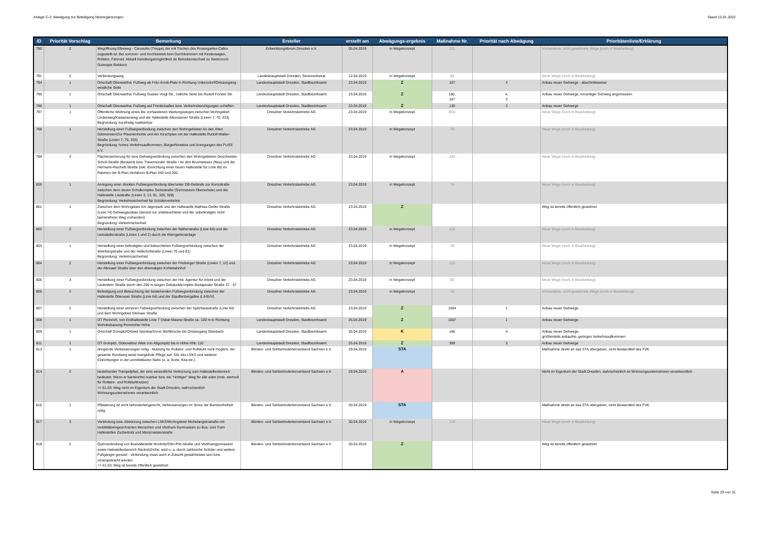Anlage C-2: Abwägung zur Beteiligung Netzergänzungen Stand 13.01.2022
| ID | Priorität Vorschlag | Bemerkung | Ersteller | erstellt am | Abwägungs-ergebnis | Maßnahme Nr. | Priorität nach Abwägung | Prioritätenliste/Erklärung |
| --- | --- | --- | --- | --- | --- | --- | --- | --- |
| 790 | 2 | Wegöffnung Elbeweg - Carusufer (Treppe) der mit Tischen des Rosengarten-Cafes zugestellt ist. Bei sommer- und Hochbetrieb kein Durchkommen mit Kinderwagen, Rollator, Fahrrad. Aktuell Handlungsmöglichkeit da Betreiberwechsel zu Gastronom Guiseppe Balducci | Entwicklungsforum Dresden e.V. | 05.04.2019 | in Wegekonzept | 111 | | Vorhandene, nicht gewidmete Wege (noch in Bearbeitung) |
| 791 | 2 | Verbindungsweg | Landeshauptstadt Dresden, Seniorenbeirat | 12.04.2019 | in Wegekonzept | 94 | | Neue Wege (noch in Bearbeitung) |
| 794 | 1 | Ortschaft Oberwartha: Fußweg ab Fritz-Arndt-Platz in Richtung Unkersdorf/Ortsausgang - westliche Seite | Landeshauptstadt Dresden, Stadtbezirksamt | 23.04.2019 | Z | 167 | 3 | Anbau neuer Gehwege - abschnittsweise |
| 795 | 1 | Ortschaft Oberwartha: Fußweg Gustav-Voigt-Str., östliche Seite bis Rudolf-Förster-Str. | Landeshauptstadt Dresden, Stadtbezirksamt | 23.04.2019 | Z | 160, 167 | 4, 3 | Anbau neuer Gehwege, einseitiger Gehweg angemessen |
| 796 | 1 | Ortschaft Oberwartha: Fußweg auf Friedensallee bzw. Verkehrsberuhigungen schaffen. | Landeshauptstadt Dresden, Stadtbezirksamt | 23.04.2019 | Z | 130 | 3 | Anbau neuer Gehwege |
| 797 | 1 | Öffentliche Widmung eines tlw. vorhandenen Wartungsweges zwischen Wohngebiet Lindenweg/Kastanienweg und der Haltestelle Altnossener Straße (Linien 7, 70, 333) Begründung: kurzfristig realisierbar | Dresdner Verkehrsbetriebe AG | 23.04.2019 | in Wegekonzept | 3011 | | Neue Wege (noch in Bearbeitung) |
| 798 | 1 | Herstellung einer Fußwegverbindung zwischen den Wohngebieten An den Alten Gärtnereien/Zur Plaumenhohle und Am Kirschplan mit der Haltestelle Rudolf-Walter-Straße (Linien 7, 70, 333) Begründung: hohes Verkehrsaufkommen, Bürgerhinweise und Anregungen des FUSS e.V. | Dresdner Verkehrsbetriebe AG | 23.04.2019 | in Wegekonzept | 76 | | Neue Wege (noch in Bearbeitung) |
| 799 | 3 | Flächensicherung für eine Gehwegverbindung zwischen den Wohngebieten Geschwister-Scholl-Straße (Bestand) bzw. Travemünder Straße / An den Bruchwiesen (Neu) und der Hermann-Reichelt-Straße (inkl. Einrichtung einer neuen Haltestelle für Linie 80) im Rahmen der B-Plan-Verfahren B-Plan 440 und 200. | Dresdner Verkehrsbetriebe AG | 23.04.2019 | in Wegekonzept | 103 | | Neue Wege (noch in Bearbeitung) |
| 800 | 1 | Anregung einer direkten Fußwegverbindung über/unter DB-Gelände zur Kunzstraße zwischen dem neuen Schulkomplex Gehestraße (Gymnasium Oberschule) und der Haltestelle Liststraße (Linien 3, 13, 81, 326, 328) Begründung: Verkehrssicherheit für Schülerverkehre | Dresdner Verkehrsbetriebe AG | 23.04.2019 | in Wegekonzept | 79 | | Neue Wege (noch in Bearbeitung) |
| 801 | 1 | Zwischen dem Wohngebiet Am Jägerpark und der Haltestelle Mathias-Oeder-Straße (Linie 74) Gehwegausbau (derzeit nur unbeleuchteter und tlw. unbefestigter nicht barrierefreier Weg vorhanden) Begründung: Verkehrsicherheit | Dresdner Verkehrsbetriebe AG | 23.04.2019 | Z | | | Weg ist bereits öffentlich gewidmet |
| 802 | 2 | Herstellung einer Fußwegverbindung zwischen der Nätherstraße (Linie 64) und der Liebstädterstraße (Linien 1 und 2) durch die Kleingartenanlage | Dresdner Verkehrsbetriebe AG | 23.04.2019 | in Wegekonzept | 112 | | Neue Wege (noch in Bearbeitung) |
| 803 | 1 | Herstellung einer befestigten und beleuchteten Fußwegverbindung zwischen der Weinbergstraße und der Hellerhofstraße (Linien 70 und 81) Begründung: Verkehrssicherheit | Dresdner Verkehrsbetriebe AG | 23.04.2019 | in Wegekonzept | 10 | | Neue Wege (noch in Bearbeitung) |
| 804 | 2 | Herstellung einer Fußwegverbindung zwischen der Freiberger Straße (Linien 7, 12) und der Altonaer Straße über den ehemaligen Kohlebahnhof | Dresdner Verkehrsbetriebe AG | 23.04.2019 | in Wegekonzept | 120 | | Neue Wege (noch in Bearbeitung) |
| 805 | 3 | Herstellung einer Fußwegverbindung zwischen der Hst. Agentur für Arbeit und der Leubnitzer Straße durch den 250 m langen Gebäudekomplex Budapester Straße 37 - 57 | Dresdner Verkehrsbetriebe AG | 23.04.2019 | in Wegekonzept | 80 | | Neue Wege (noch in Bearbeitung) |
| 806 | 2 | Befestigung und Beleuchtung der bestehenden Fußwegverbindung zwischen der Haltestelle Oberauer Straße (Linie 64) und der Stauffenbergallee (LASUV) | Dresdner Verkehrsbetriebe AG | 23.04.2019 | in Wegekonzept | 33 | | Vorhandene, nicht gewidmete Wege (noch in Bearbeitung) |
| 807 | 2 | Herstellung einer sicheren Fußwegverbindung zwischen der Spitzhausstraße (Linie 64) und dem Wohngebiet Gleinaer Straße | Dresdner Verkehrsbetriebe AG | 23.04.2019 | Z | 1004 | 1 | Anbau neuer Gehwege |
| 808 | 1 | OT Pennrich, von Endhaltestelle Linie 7 Oskar-Maune-Straße ca. 100 m in Richtung Wohnbebauung Pennricher Höhe | Landeshauptstadt Dresden, Stadtbezirksamt | 25.04.2019 | Z | 1007 | 1 | Anbau neuer Gehwege |
| 809 | 1 | Ortschaft Gompitz/Ortsteil Steinbach/von Mühlbrücke bis Ortseingang Steinbach | Landeshauptstadt Dresden, Stadtbezirksamt | 25.04.2019 | K | 166 | 4 | Anbau neuer Gehwege, größtenteils anbaufrei, geringes Verkehrsaufkommen |
| 811 | 1 | OT Gompitz, Ockerwitzer Allee von Altgompitz bis in Höhe HNr. 110 | Landeshauptstadt Dresden, Stadtbezirksamt | 25.04.2019 | Z | 389 | 3 | Anbau neuer Gehwege |
| 813 | 1 | dringende Verbesserungen nötig - Nutzung für Rollator- und Rollstuhl nicht möglich, der gesamte Rundweg weist mangelnde Pflege auf. Sitz des LSKS und weiterer Einrichtungen in der unmittelbaren Nähe (u. a. Ärzte, Kita etc.) | Blinden- und Sehbehindertenverband Sachsen e.V. | 29.04.2019 | STA | | | Maßnahme direkt an das STA übergeben, nicht Bestandteil des FVK |
| 814 | 2 | bestehender Trampelpfad, der eine wesentliche Verkürzung zum Haltestellenbereich bedeutet. Wenn er barrierefrei nutzbar bzw. ein "richtiger" Weg für alle wäre (insb. wertvoll für Rollator- und Rollstuhlnutzer) => 61.63: Weg nicht im Eigentum der Stadt Dresden, wahrscheinlich Wohnungsunternehmen verantwortlich | Blinden- und Sehbehindertenverband Sachsen e.V. | 29.04.2019 | A | | | Nicht im Eigentum der Stadt Dresden, wahrscheinlich ist Wohnungsunternehmen verantwortlich |
| 815 | 1 | Pflasterung ist nicht behindertengerecht, Verbesserungen im Sinne der Barrierefreiheit nötig | Blinden- und Sehbehindertenverband Sachsen e.V. | 30.04.2019 | STA | | | Maßnahme direkt an das STA übergeben, nicht Bestandteil des FVK |
| 817 | 3 | Verbindung bzw. Abkürzung zwischen LSKS/Wohngebiet Michelangelostraße mit mobilitätseingeschränten Menschen und Vitzthum-Gymnasium zu Bus- und Tram Haltestellen Zschertnitz und Münzmeisterstraße | Blinden- und Sehbehindertenverband Sachsen e.V. | 30.04.2019 | in Wegekonzept | 124 | | Neue Wege (noch in Bearbeitung) |
| 818 | 2 | Querverbindung von Bushaltestelle Mockritz/Otto-Pilz-Straße und Vitzthumgymnasium sowie Halestellenbereich Räcknitzhöhe, wird u. a. durch zahlreiche Schüler und weitere Fußgänger genutzt - Verbindung muss auch in Zukunft gewährleistet sein bzw. vorangebracht werden => 61.63: Weg ist bereits öffentlich gewidmet | Blinden- und Sehbehindertenverband Sachsen e.V. | 30.04.2019 | Z | | | Weg ist bereits öffentlich gewidmet |
Seite 29 von 31